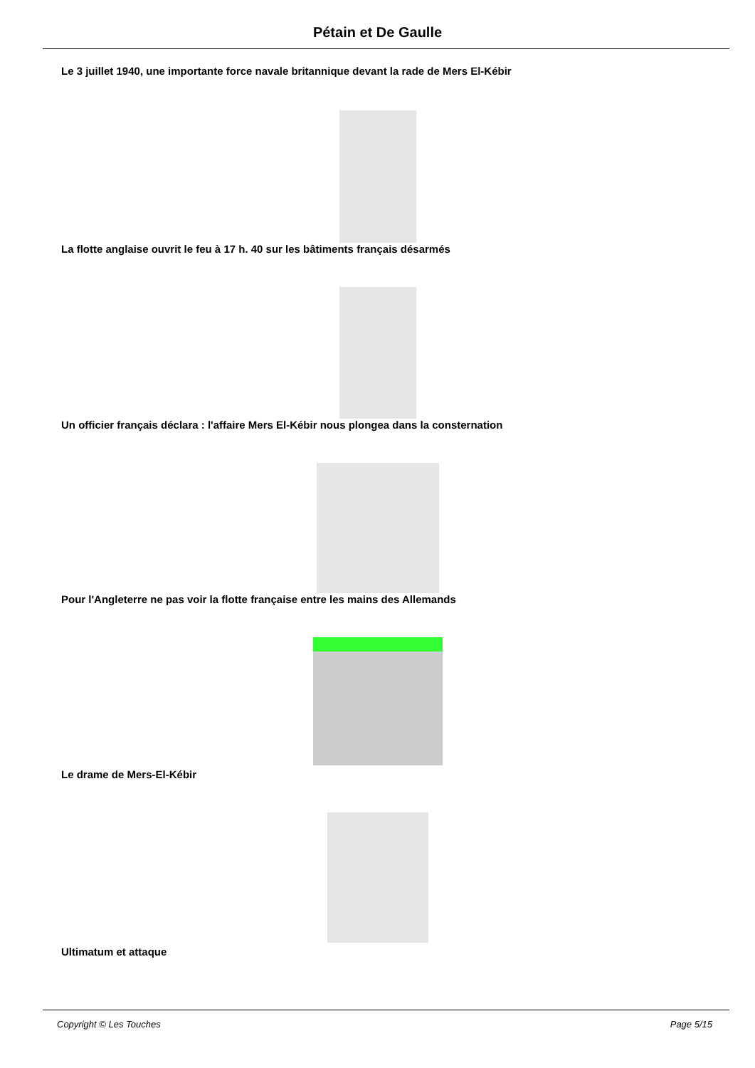Pétain et De Gaulle
Le 3 juillet 1940, une importante force navale britannique devant la rade de Mers El-Kébir
La flotte anglaise ouvrit le feu à 17 h. 40 sur les bâtiments français désarmés
Un officier français déclara : l'affaire Mers El-Kébir nous plongea dans la consternation
Pour l'Angleterre ne pas voir la flotte française entre les mains des Allemands
Le drame de Mers-El-Kébir
Ultimatum et attaque
Copyright © Les Touches Page 5/15